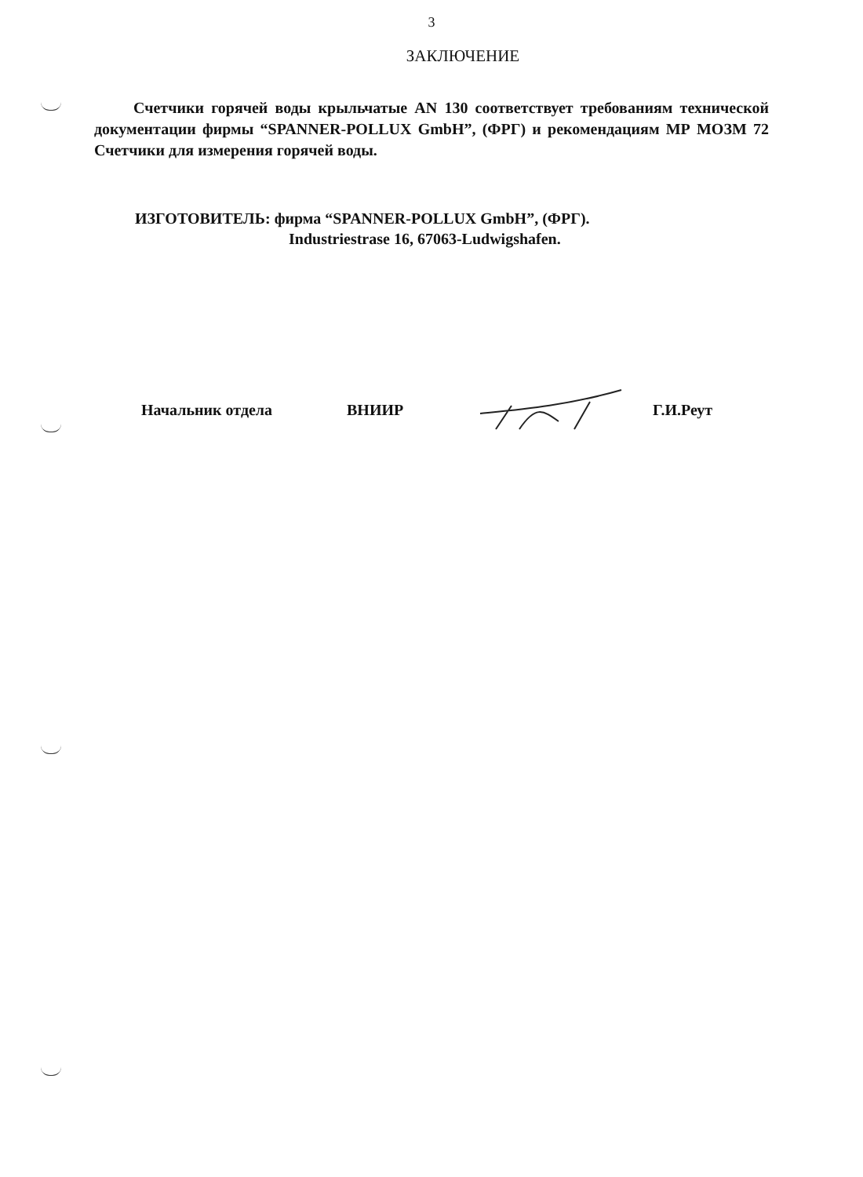3
ЗАКЛЮЧЕНИЕ
Счетчики горячей воды крыльчатые AN 130 соответствует требованиям технической документации фирмы “SPANNER-POLLUX GmbH”, (ФРГ) и рекомендациям МР МОЗМ 72 Счетчики для измерения горячей воды.
ИЗГОТОВИТЕЛЬ: фирма “SPANNER-POLLUX GmbH”, (ФРГ).
Industriestrase 16, 67063-Ludwigshafen.
Начальник отдела ВНИИР Г.И.Реут